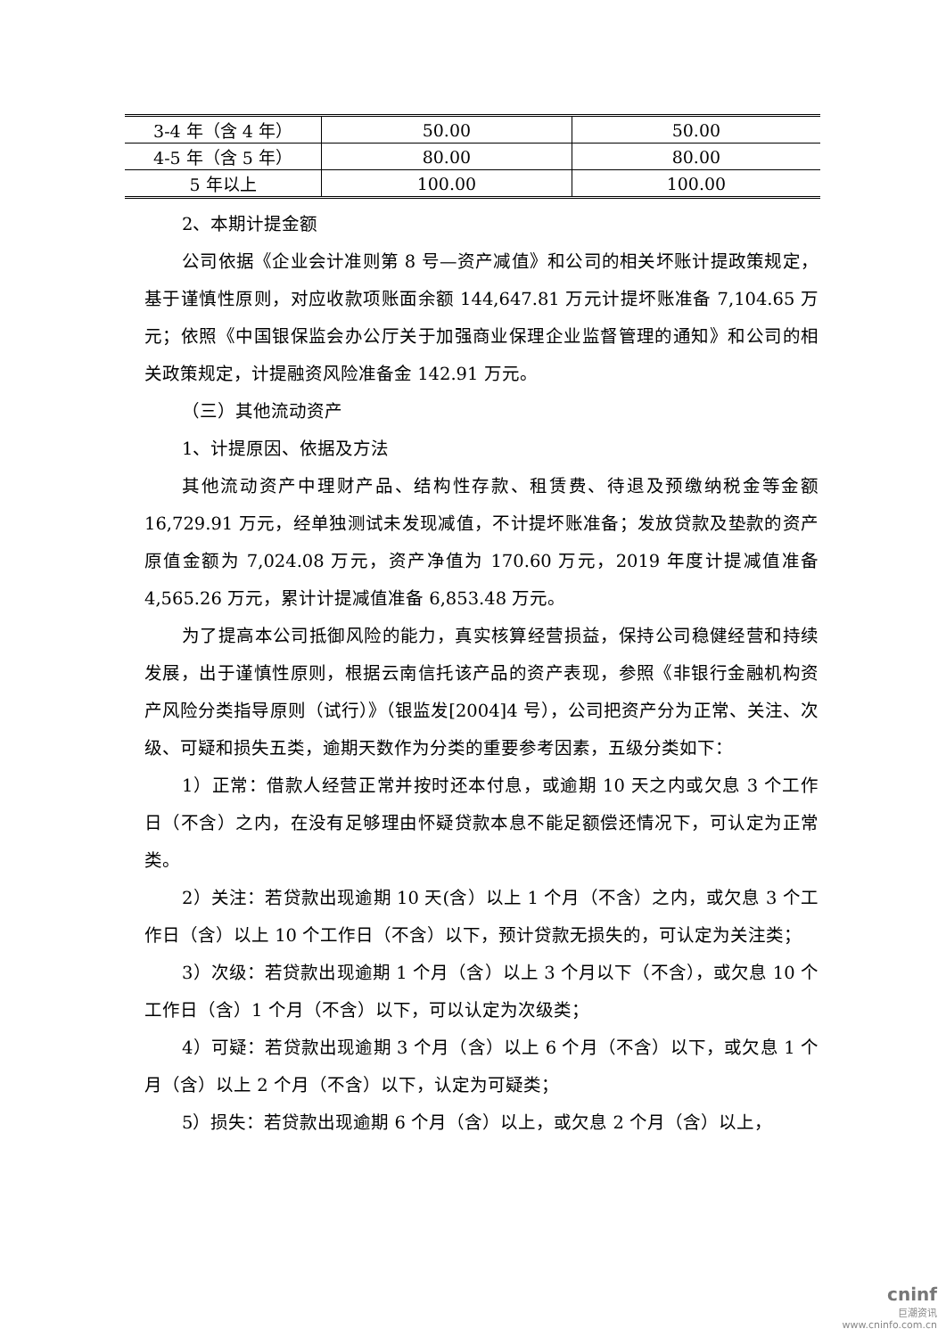| 3-4 年（含 4 年） | 50.00 | 50.00 |
| 4-5 年（含 5 年） | 80.00 | 80.00 |
| 5 年以上 | 100.00 | 100.00 |
2、本期计提金额
公司依据《企业会计准则第 8 号—资产减值》和公司的相关坏账计提政策规定，基于谨慎性原则，对应收款项账面余额 144,647.81 万元计提坏账准备 7,104.65 万元；依照《中国银保监会办公厅关于加强商业保理企业监督管理的通知》和公司的相关政策规定，计提融资风险准备金 142.91 万元。
（三）其他流动资产
1、计提原因、依据及方法
其他流动资产中理财产品、结构性存款、租赁费、待退及预缴纳税金等金额 16,729.91 万元，经单独测试未发现减值，不计提坏账准备；发放贷款及垫款的资产原值金额为 7,024.08 万元，资产净值为 170.60 万元，2019 年度计提减值准备 4,565.26 万元，累计计提减值准备 6,853.48 万元。
为了提高本公司抵御风险的能力，真实核算经营损益，保持公司稳健经营和持续发展，出于谨慎性原则，根据云南信托该产品的资产表现，参照《非银行金融机构资产风险分类指导原则（试行）》（银监发[2004]4 号），公司把资产分为正常、关注、次级、可疑和损失五类，逾期天数作为分类的重要参考因素，五级分类如下：
1）正常：借款人经营正常并按时还本付息，或逾期 10 天之内或欠息 3 个工作日（不含）之内，在没有足够理由怀疑贷款本息不能足额偿还情况下，可认定为正常类。
2）关注：若贷款出现逾期 10 天(含）以上 1 个月（不含）之内，或欠息 3 个工作日（含）以上 10 个工作日（不含）以下，预计贷款无损失的，可认定为关注类；
3）次级：若贷款出现逾期 1 个月（含）以上 3 个月以下（不含），或欠息 10 个工作日（含）1 个月（不含）以下，可以认定为次级类；
4）可疑：若贷款出现逾期 3 个月（含）以上 6 个月（不含）以下，或欠息 1 个月（含）以上 2 个月（不含）以下，认定为可疑类；
5）损失：若贷款出现逾期 6 个月（含）以上，或欠息 2 个月（含）以上，
cninf
巨潮资讯
www.cninfo.com.cn